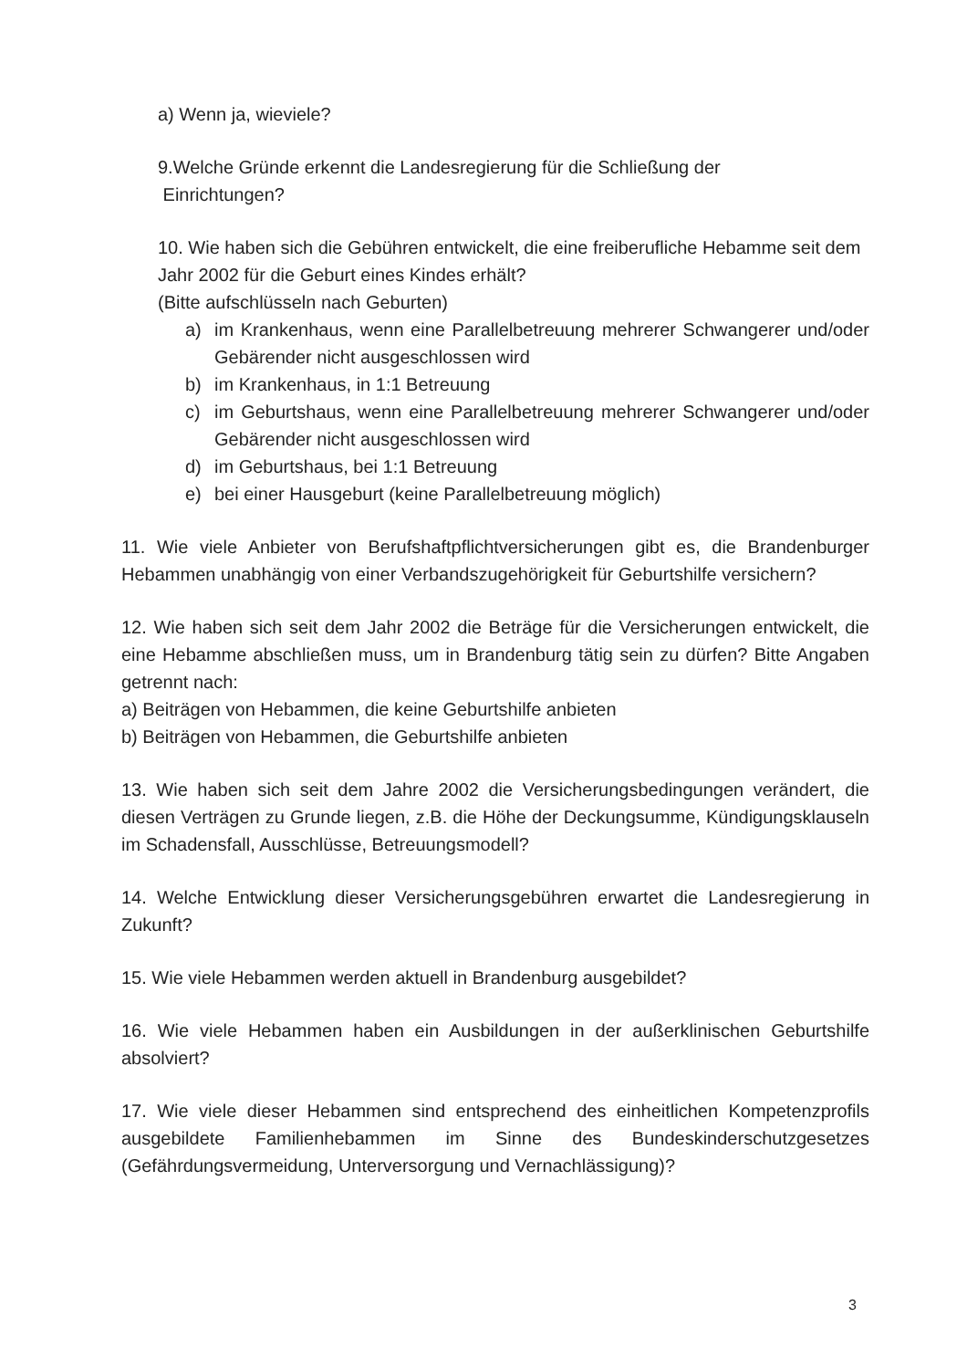a) Wenn ja, wieviele?
9.Welche Gründe erkennt die Landesregierung für die Schließung der
Einrichtungen?
10. Wie haben sich die Gebühren entwickelt, die eine freiberufliche Hebamme seit dem Jahr 2002 für die Geburt eines Kindes erhält?
(Bitte aufschlüsseln nach Geburten)
a) im Krankenhaus, wenn eine Parallelbetreuung mehrerer Schwangerer und/oder Gebärender nicht ausgeschlossen wird
b) im Krankenhaus, in 1:1 Betreuung
c) im Geburtshaus, wenn eine Parallelbetreuung mehrerer Schwangerer und/oder Gebärender nicht ausgeschlossen wird
d) im Geburtshaus, bei 1:1 Betreuung
e) bei einer Hausgeburt (keine Parallelbetreuung möglich)
11. Wie viele Anbieter von Berufshaftpflichtversicherungen gibt es, die Brandenburger Hebammen unabhängig von einer Verbandszugehörigkeit für Geburtshilfe versichern?
12. Wie haben sich seit dem Jahr 2002 die Beträge für die Versicherungen entwickelt, die eine Hebamme abschließen muss, um in Brandenburg tätig sein zu dürfen? Bitte Angaben getrennt nach:
a) Beiträgen von Hebammen, die keine Geburtshilfe anbieten
b) Beiträgen von Hebammen, die Geburtshilfe anbieten
13. Wie haben sich seit dem Jahre 2002 die Versicherungsbedingungen verändert, die diesen Verträgen zu Grunde liegen, z.B. die Höhe der Deckungsumme, Kündigungsklauseln im Schadensfall, Ausschlüsse, Betreuungsmodell?
14. Welche Entwicklung dieser Versicherungsgebühren erwartet die Landesregierung in Zukunft?
15. Wie viele Hebammen werden aktuell in Brandenburg ausgebildet?
16. Wie viele Hebammen haben ein Ausbildungen in der außerklinischen Geburtshilfe absolviert?
17. Wie viele dieser Hebammen sind entsprechend des einheitlichen Kompetenzprofils ausgebildete Familienhebammen im Sinne des Bundeskinderschutzgesetzes (Gefährdungsvermeidung, Unterversorgung und Vernachlässigung)?
3